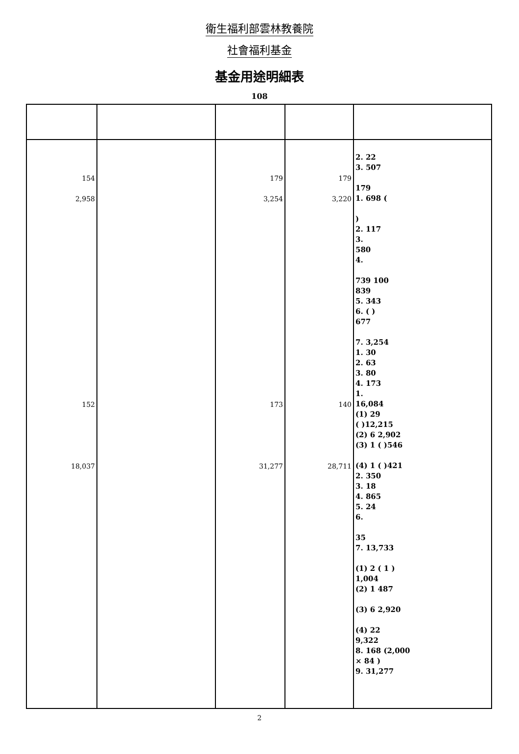衛生福利部雲林教養院
社會福利基金
基金用途明細表
108
| 154 2,958 152 18,037 | | 179 3,254 173 31,277 | 179 3,220 140 28,711 | 2. 22 3. 507 179 1. 698 ( ) 2. 117 3. 580 4. 739 100 839 5. 343 6. ( ) 677 7. 3,254 1. 30 2. 63 3. 80 4. 173 1. 16,084 (1) 29 ( )12,215 (2) 6 2,902 (3) 1 ( )546 (4) 1 ( )421 2. 350 3. 18 4. 865 5. 24 6. 35 7. 13,733 (1) 2 ( 1 ) 1,004 (2) 1 487 (3) 6 2,920 (4) 22 9,322 8. 168 (2,000 × 84 ) 9. 31,277 |
2